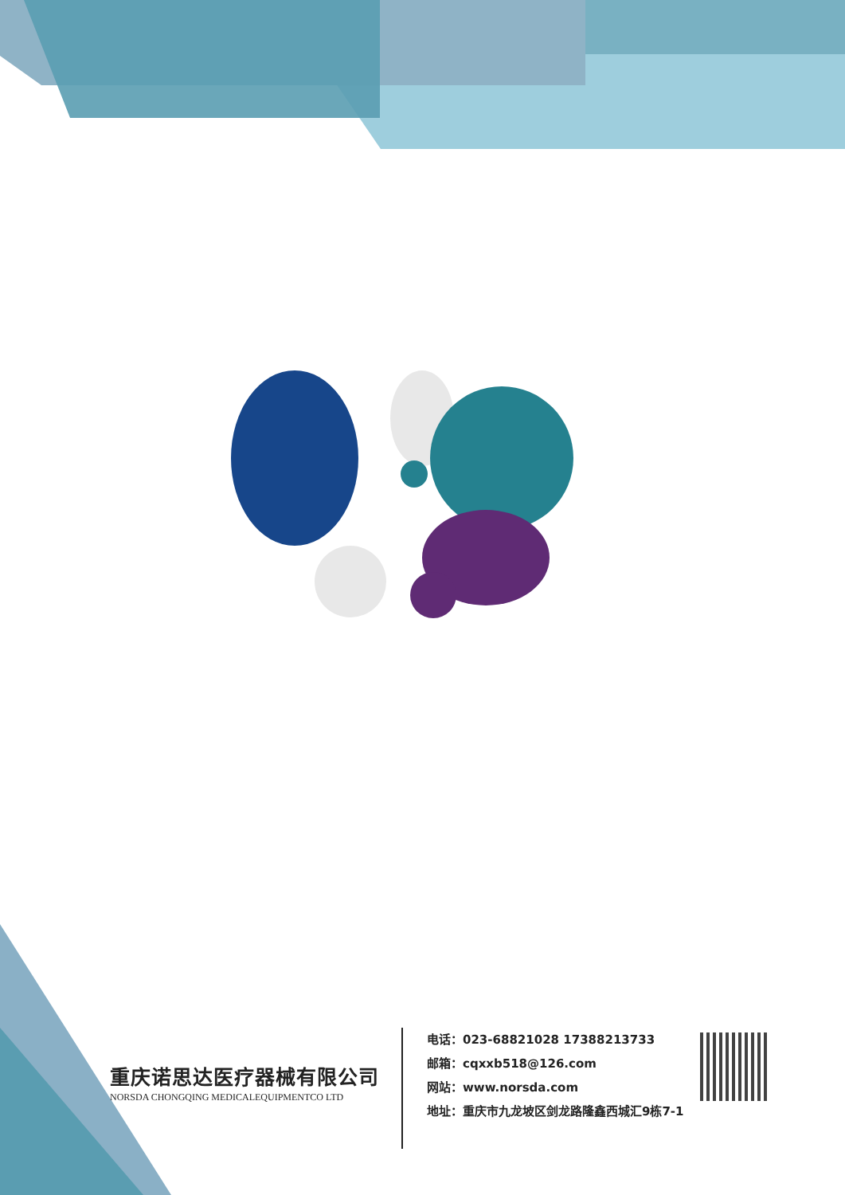重庆诺思达医疗器械有限公司
NORSDA CHONGQING MEDICALEQUIPMENTCO LTD
电话：023-68821028 17388213733
邮箱：cqxxb518@126.com
网站：www.norsda.com
地址：重庆市九龙坡区剑龙路隆鑫西城汇9栋7-1